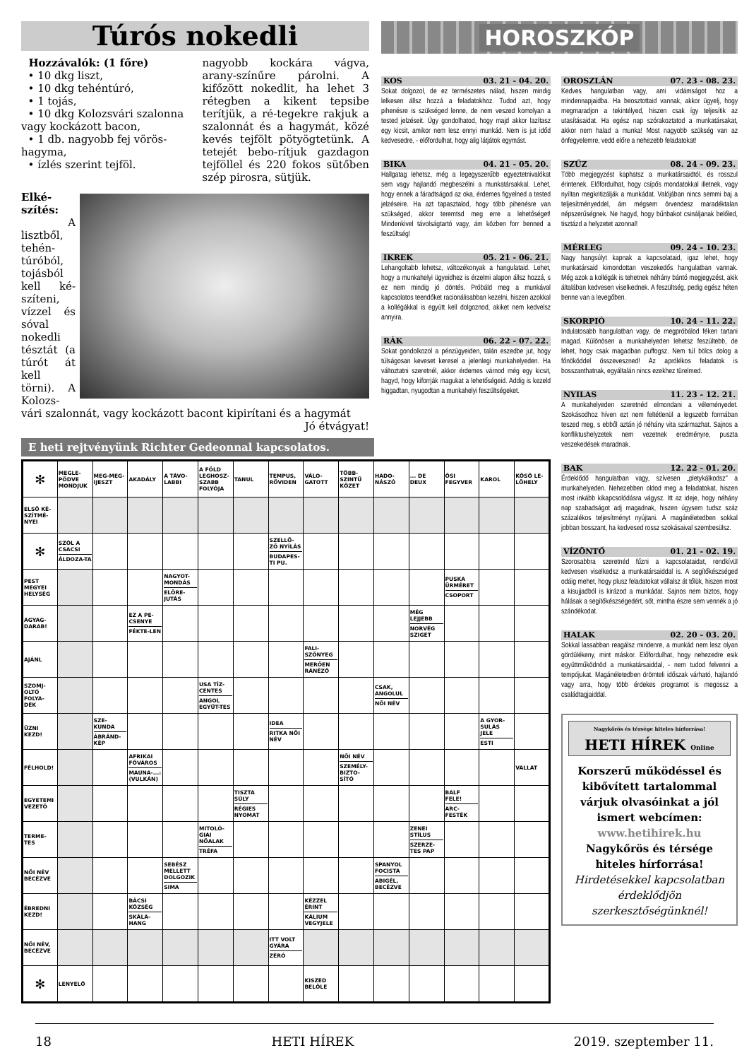Túrós nokedli
Hozzávalók: (1 főre)
• 10 dkg liszt,
• 10 dkg tehéntúró,
• 1 tojás,
• 10 dkg Kolozsvári szalonna vagy kockázott bacon,
• 1 db. nagyobb fej vörös-hagyma,
• ízlés szerint tejföl.
nagyobb kockára vágva, arany-színűre párolni. A kifőzött nokedlit, ha lehet 3 rétegben a kikent tepsibe terítjük, a ré-tegekre rakjuk a szalonnát és a hagymát, közé kevés tejfölt pötyögtetünk. A tetejét bebo-rítjuk gazdagon tejföllel és 220 fokos sütőben szép pirosra, sütjük.
Elké-szítés:
A lisztből, tehén-túróból, tojásból kell ké-szíteni, vízzel és sóval nokedli tésztát (a túrót át kell törni). A Kolozs-vári szalonnát, vagy kockázott bacont kipirítani és a hagymát Jó étvágyat!
HOROSZKÓP
KOS 03. 21 - 04. 20.
Sokat dolgozol, de ez természetes nálad, hiszen mindig lelkesen állsz hozzá a feladatokhoz. Tudod azt, hogy pihenésre is szükséged lenne, de nem veszed komolyan a tested jelzéseit. Úgy gondolhatod, hogy majd akkor lazítasz egy kicsit, amikor nem lesz ennyi munkád. Nem is jut időd kedvesedre, - előfordulhat, hogy alig látjátok egymást.
BIKA 04. 21 - 05. 20.
Hallgatag lehetsz, még a legegyszerűbb egyeztetnivalókat sem vagy hajlandó megbeszélni a munkatársakkal. Lehet, hogy ennek a fáradtságod az oka, érdemes figyelned a tested jelzéseire. Ha azt tapasztalod, hogy több pihenésre van szükséged, akkor teremtsd meg erre a lehetőséget! Mindenkivel távolságtartó vagy, ám közben forr benned a feszültség!
IKREK 05. 21 - 06. 21.
Lehangoltabb lehetsz, változékonyak a hangulataid. Lehet, hogy a munkahelyi ügyeidhez is érzelmi alapon állsz hozzá, s ez nem mindig jó döntés. Próbáld meg a munkával kapcsolatos teendőket racionálisabban kezelni, hiszen azokkal a kollégákkal is együtt kell dolgoznod, akiket nem kedvelsz annyira.
RÁK 06. 22 - 07. 22.
Sokat gondolkozol a pénzügyeiden, talán eszedbe jut, hogy túlságosan keveset keresel a jelenlegi munkahelyeden. Ha változtatni szeretnél, akkor érdemes várnod még egy kicsit, hagyd, hogy kiforrják magukat a lehetőségeid. Addig is kezeld higgadtan, nyugodtan a munkahelyi feszültségeket.
OROSZLÁN 07. 23 - 08. 23.
Kedves hangulatban vagy, ami vidámságot hoz a mindennapjaidba. Ha beosztottaid vannak, akkor ügyelj, hogy megmaradjon a tekintélyed, hiszen csak így teljesítik az utasításaidat. Ha egész nap szórakoztatod a munkatársakat, akkor nem halad a munka! Most nagyobb szükség van az önfegyelemre, vedd előre a nehezebb feladatokat!
SZŰZ 08. 24 - 09. 23.
Több megjegyzést kaphatsz a munkatársaidtól, és rosszul érintenek. Előfordulhat, hogy csípős mondatokkal illetnek, vagy nyíltan megkritizálják a munkádat. Valójában nincs semmi baj a teljesítményeddel, ám mégsem örvendesz maradéktalan népszerűségnek. Ne hagyd, hogy bűnbakot csináljanak belőled, tisztázd a helyzetet azonnal!
MÉRLEG 09. 24 - 10. 23.
Nagy hangsúlyt kapnak a kapcsolataid, igaz lehet, hogy munkatársaid kimondottan veszekedős hangulatban vannak. Még azok a kollégák is tehetnek néhány bántó megjegyzést, akik általában kedvesen viselkednek. A feszültség, pedig egész héten benne van a levegőben.
SKORPIÓ 10. 24 - 11. 22.
Indulatosabb hangulatban vagy, de megpróbálod féken tartani magad. Különösen a munkahelyeden lehetsz feszültebb, de lehet, hogy csak magadban puffogsz. Nem túl bölcs dolog a főnököddel összeveszned! Az aprólékos feladatok is bosszanthatnak, egyáltalán nincs ezekhez türelmed.
NYILAS 11. 23 - 12. 21.
A munkahelyeden szeretnéd elmondani a véleményedet. Szokásodhoz híven ezt nem feltétlenül a legszebb formában teszed meg, s ebből aztán jó néhány vita származhat. Sajnos a konfliktushelyzetek nem vezetnek eredményre, puszta veszekedések maradnak.
BAK 12. 22 - 01. 20.
Érdeklődő hangulatban vagy, szívesen „pletykálkodsz" a munkahelyeden. Nehezebben oldod meg a feladatokat, hiszen most inkább kikapcsolódásra vágysz. Itt az ideje, hogy néhány nap szabadságot adj magadnak, hiszen úgysem tudsz száz százalékos teljesítményt nyújtani. A magánéletedben sokkal jobban bosszant, ha kedvesed rossz szokásaival szembesülsz.
VÍZÖNTŐ 01. 21 - 02. 19.
Szorosabbra szeretnéd fűzni a kapcsolataidat, rendkívül kedvesen viselkedsz a munkatársaiddal is. A segítőkészséged odáig mehet, hogy plusz feladatokat vállalsz át tőlük, hiszen most a kisujjadból is kirázod a munkádat. Sajnos nem biztos, hogy hálásak a segítőkészségedért, sőt, mintha észre sem vennék a jó szándékodat.
HALAK 02. 20 - 03. 20.
Sokkal lassabban reagálsz mindenre, a munkád nem lesz olyan gördülékeny, mint máskor. Előfordulhat, hogy nehezedre esik együttműködnöd a munkatársaiddal, - nem tudod felvenni a tempójukat. Magánéletedben örömteli időszak várható, hajlandó vagy arra, hogy több érdekes programot is megossz a családtagjaiddal.
Nagykőrös és térsége hiteles hírforrása!
HETI HÍREK Online
Korszerű működéssel és kibővített tartalommal várjuk olvasóinkat a jól ismert webcímen:
www.hetihirek.hu
Nagykőrös és térsége hiteles hírforrása!
Hirdetésekkel kapcsolatban érdeklődjön szerkesztőségünknél!
E heti rejtvényünk Richter Gedeonnal kapcsolatos.
| ✻ | MEGLE-PÖDVE MONDJUK | MEG-MEG-IJESZT | AKADÁLY | A TÁVO-LABBI | A FÖLD LEGHOSZ-SZABB FOLYÓJA | TANUL | TEMPUS, RÖVIDEN | VÁLO-GATOTT | TÖBB-SZINTŰ KŐZET | HADO-NÁSZÓ | ... DE DEUX | ŐSI FEGYVER | KAROL | KÖSŐ LE-LŐHELY |
| ELSŐ KÉ-SZÍTMÉ-NYEI | | | | | | | | | | | | | | |
| ✻ | SZÓL A CSACSI ÁLDOZA-TA | | | | | | SZELLŐ-ZŐ NYÍLÁS BUDAPES-TI PU. | | | | | | | |
| PEST MEGYEI HELYSÉG | | | | NAGYOT-MONDÁS ELŐRE-JUTÁS | | | | | | | | PUSKA ÜRMÉRET CSOPORT | | |
| AGYAG-DARAB! | | | EZ A PE-CSENYE FÉKTE-LEN | | | | | | | | MÉG LEJJEBB NORVÉG SZIGET | | | |
| AJÁNL | | | | | | | | FALI-SZŐNYEG MERŐEN RÁNÉZŐ | | | | | | |
| SZOMJ-OLTÓ FOLYA-DÉK | | | | | USA TÍZ-CENTES ANGOL EGYÜT-TES | | | | | CSAK, ANGOLUL NŐI NÉV | | | | |
| ÜZNI KEZD! | | SZE-KUNDA ÁBRÁND-KÉP | | | | | IDEA RITKA NŐI NÉV | | | | | | A GYOR-SULÁS JELE ESTI | |
| FÉLHOLD! | | | AFRIKAI FŐVÁROS MAUNA-...: (VULKÁN) | | | | | | NŐI NÉV SZEMÉLY-BIZTO-SÍTÓ | | | | | VALLAT |
| EGYETEMI VEZETŐ | | | | | | TISZTA SÚLY RÉGIES NYOMAT | | | | | | BALF FELE! ARC-FESTÉK | | |
| TERME-TES | | | | | MITOLÓ-GIAI NŐALAK TRÉFA | | | | | | ZENEI STÍLUS SZERZE-TES PAP | | | |
| NŐI NÉV BECÉZVE | | | | SEBÉSZ MELLETT DOLGOZIK SIMA | | | | | | SPANYOL FOCISTA ABIGÉL, BECÉZVE | | | | |
| ÉBREDNI KEZD! | | | BÁCSI KÖZSÉG SKÁLA-HANG | | | | | KÉZZEL ÉRINT KÁLIUM VEGYJELE | | | | | | |
| NŐI NÉV, BECÉZVE | | | | | | | ITT VOLT GYÁRA ZÉRÓ | | | | | | | |
| ✻ | LENYELŐ | | | | | | | KISZED BELŐLE | | | | | | |
18 HETI HÍREK 2019. szeptember 11.